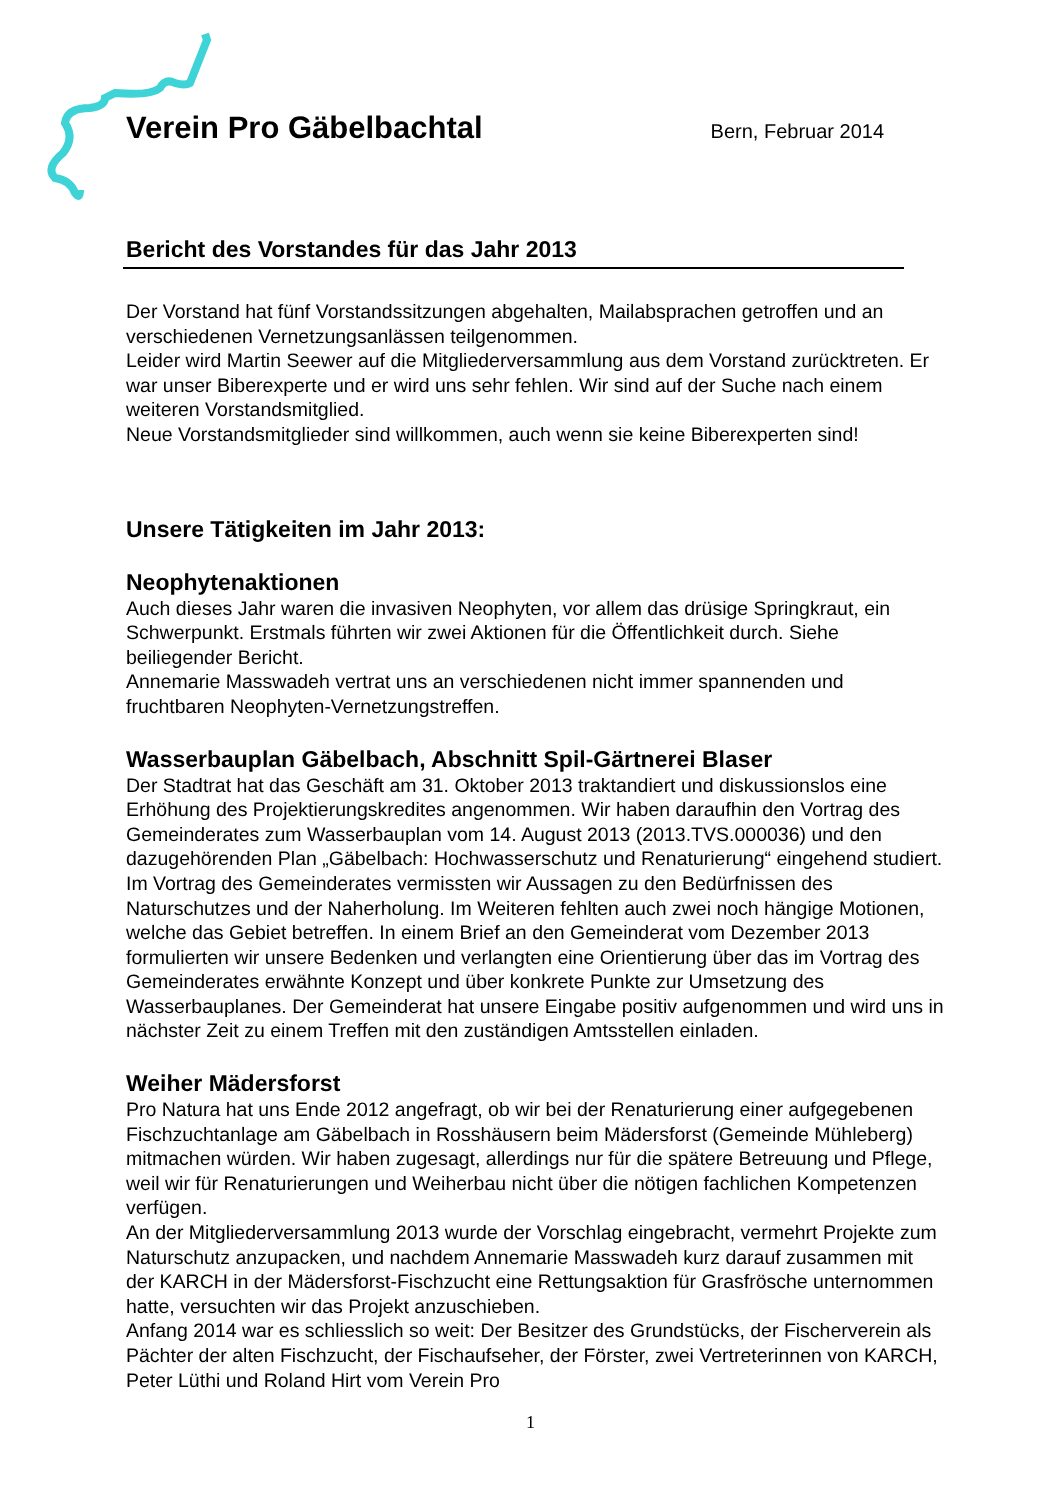Verein Pro Gäbelbachtal
Bern, Februar 2014
Bericht des Vorstandes für das Jahr 2013
Der Vorstand hat fünf Vorstandssitzungen abgehalten, Mailabsprachen getroffen und an verschiedenen Vernetzungsanlässen teilgenommen.
Leider wird Martin Seewer auf die Mitgliederversammlung aus dem Vorstand zurücktreten. Er war unser Biberexperte und er wird uns sehr fehlen. Wir sind auf der Suche nach einem weiteren Vorstandsmitglied.
Neue Vorstandsmitglieder sind willkommen, auch wenn sie keine Biberexperten sind!
Unsere Tätigkeiten im Jahr 2013:
Neophytenaktionen
Auch dieses Jahr waren die invasiven Neophyten, vor allem das drüsige Springkraut, ein Schwerpunkt. Erstmals führten wir zwei Aktionen für die Öffentlichkeit durch. Siehe beiliegender Bericht.
Annemarie Masswadeh vertrat uns an verschiedenen nicht immer spannenden und fruchtbaren Neophyten-Vernetzungstreffen.
Wasserbauplan Gäbelbach, Abschnitt Spil-Gärtnerei Blaser
Der Stadtrat hat das Geschäft am 31. Oktober 2013 traktandiert und diskussionslos eine Erhöhung des Projektierungskredites angenommen. Wir haben daraufhin den Vortrag des Gemeinderates zum Wasserbauplan vom 14. August 2013 (2013.TVS.000036) und den dazugehörenden Plan „Gäbelbach: Hochwasserschutz und Renaturierung“ eingehend studiert. Im Vortrag des Gemeinderates vermissten wir Aussagen zu den Bedürfnissen des Naturschutzes und der Naherholung. Im Weiteren fehlten auch zwei noch hängige Motionen, welche das Gebiet betreffen. In einem Brief an den Gemeinderat vom Dezember 2013 formulierten wir unsere Bedenken und verlangten eine Orientierung über das im Vortrag des Gemeinderates erwähnte Konzept und über konkrete Punkte zur Umsetzung des Wasserbauplanes. Der Gemeinderat hat unsere Eingabe positiv aufgenommen und wird uns in nächster Zeit zu einem Treffen mit den zuständigen Amtsstellen einladen.
Weiher Mädersforst
Pro Natura hat uns Ende 2012 angefragt, ob wir bei der Renaturierung einer aufgegebenen Fischzuchtanlage am Gäbelbach in Rosshäusern beim Mädersforst (Gemeinde Mühleberg) mitmachen würden. Wir haben zugesagt, allerdings nur für die spätere Betreuung und Pflege, weil wir für Renaturierungen und Weiherbau nicht über die nötigen fachlichen Kompetenzen verfügen.
An der Mitgliederversammlung 2013 wurde der Vorschlag eingebracht, vermehrt Projekte zum Naturschutz anzupacken, und nachdem Annemarie Masswadeh kurz darauf zusammen mit der KARCH in der Mädersforst-Fischzucht eine Rettungsaktion für Grasfrösche unternommen hatte, versuchten wir das Projekt anzuschieben.
Anfang 2014 war es schliesslich so weit: Der Besitzer des Grundstücks, der Fischerverein als Pächter der alten Fischzucht, der Fischaufseher, der Förster, zwei Vertreterinnen von KARCH, Peter Lüthi und Roland Hirt vom Verein Pro
1